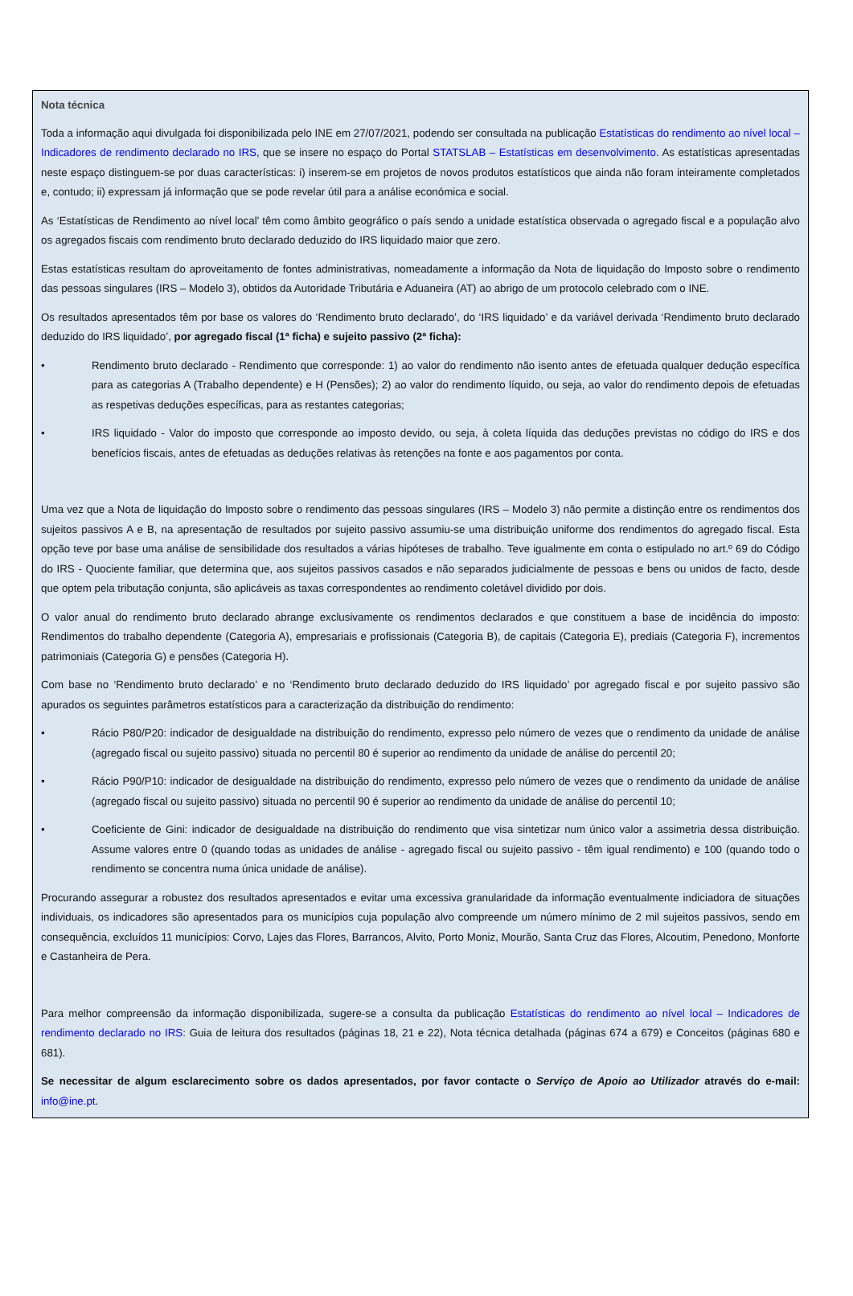Nota técnica
Toda a informação aqui divulgada foi disponibilizada pelo INE em 27/07/2021, podendo ser consultada na publicação Estatísticas do rendimento ao nível local – Indicadores de rendimento declarado no IRS, que se insere no espaço do Portal STATSLAB – Estatísticas em desenvolvimento. As estatísticas apresentadas neste espaço distinguem-se por duas características: i) inserem-se em projetos de novos produtos estatísticos que ainda não foram inteiramente completados e, contudo; ii) expressam já informação que se pode revelar útil para a análise económica e social.
As ‘Estatísticas de Rendimento ao nível local’ têm como âmbito geográfico o país sendo a unidade estatística observada o agregado fiscal e a população alvo os agregados fiscais com rendimento bruto declarado deduzido do IRS liquidado maior que zero.
Estas estatísticas resultam do aproveitamento de fontes administrativas, nomeadamente a informação da Nota de liquidação do Imposto sobre o rendimento das pessoas singulares (IRS – Modelo 3), obtidos da Autoridade Tributária e Aduaneira (AT) ao abrigo de um protocolo celebrado com o INE.
Os resultados apresentados têm por base os valores do ‘Rendimento bruto declarado’, do ‘IRS liquidado’ e da variável derivada ‘Rendimento bruto declarado deduzido do IRS liquidado’, por agregado fiscal (1ª ficha) e sujeito passivo (2ª ficha):
• Rendimento bruto declarado - Rendimento que corresponde: 1) ao valor do rendimento não isento antes de efetuada qualquer dedução específica para as categorias A (Trabalho dependente) e H (Pensões); 2) ao valor do rendimento líquido, ou seja, ao valor do rendimento depois de efetuadas as respetivas deduções específicas, para as restantes categorias;
• IRS liquidado - Valor do imposto que corresponde ao imposto devido, ou seja, à coleta líquida das deduções previstas no código do IRS e dos benefícios fiscais, antes de efetuadas as deduções relativas às retenções na fonte e aos pagamentos por conta.
Uma vez que a Nota de liquidação do Imposto sobre o rendimento das pessoas singulares (IRS – Modelo 3) não permite a distinção entre os rendimentos dos sujeitos passivos A e B, na apresentação de resultados por sujeito passivo assumiu-se uma distribuição uniforme dos rendimentos do agregado fiscal. Esta opção teve por base uma análise de sensibilidade dos resultados a várias hipóteses de trabalho. Teve igualmente em conta o estipulado no art.º 69 do Código do IRS - Quociente familiar, que determina que, aos sujeitos passivos casados e não separados judicialmente de pessoas e bens ou unidos de facto, desde que optem pela tributação conjunta, são aplicáveis as taxas correspondentes ao rendimento coletável dividido por dois.
O valor anual do rendimento bruto declarado abrange exclusivamente os rendimentos declarados e que constituem a base de incidência do imposto: Rendimentos do trabalho dependente (Categoria A), empresariais e profissionais (Categoria B), de capitais (Categoria E), prediais (Categoria F), incrementos patrimoniais (Categoria G) e pensões (Categoria H).
Com base no ‘Rendimento bruto declarado’ e no ‘Rendimento bruto declarado deduzido do IRS liquidado’ por agregado fiscal e por sujeito passivo são apurados os seguintes parâmetros estatísticos para a caracterização da distribuição do rendimento:
• Rácio P80/P20: indicador de desigualdade na distribuição do rendimento, expresso pelo número de vezes que o rendimento da unidade de análise (agregado fiscal ou sujeito passivo) situada no percentil 80 é superior ao rendimento da unidade de análise do percentil 20;
• Rácio P90/P10: indicador de desigualdade na distribuição do rendimento, expresso pelo número de vezes que o rendimento da unidade de análise (agregado fiscal ou sujeito passivo) situada no percentil 90 é superior ao rendimento da unidade de análise do percentil 10;
• Coeficiente de Gini: indicador de desigualdade na distribuição do rendimento que visa sintetizar num único valor a assimetria dessa distribuição. Assume valores entre 0 (quando todas as unidades de análise - agregado fiscal ou sujeito passivo - têm igual rendimento) e 100 (quando todo o rendimento se concentra numa única unidade de análise).
Procurando assegurar a robustez dos resultados apresentados e evitar uma excessiva granularidade da informação eventualmente indiciadora de situações individuais, os indicadores são apresentados para os municípios cuja população alvo compreende um número mínimo de 2 mil sujeitos passivos, sendo em consequência, excluídos 11 municípios: Corvo, Lajes das Flores, Barrancos, Alvito, Porto Moniz, Mourão, Santa Cruz das Flores, Alcoutim, Penedono, Monforte e Castanheira de Pera.
Para melhor compreensão da informação disponibilizada, sugere-se a consulta da publicação Estatísticas do rendimento ao nível local – Indicadores de rendimento declarado no IRS: Guia de leitura dos resultados (páginas 18, 21 e 22), Nota técnica detalhada (páginas 674 a 679) e Conceitos (páginas 680 e 681).
Se necessitar de algum esclarecimento sobre os dados apresentados, por favor contacte o Serviço de Apoio ao Utilizador através do e-mail: info@ine.pt.